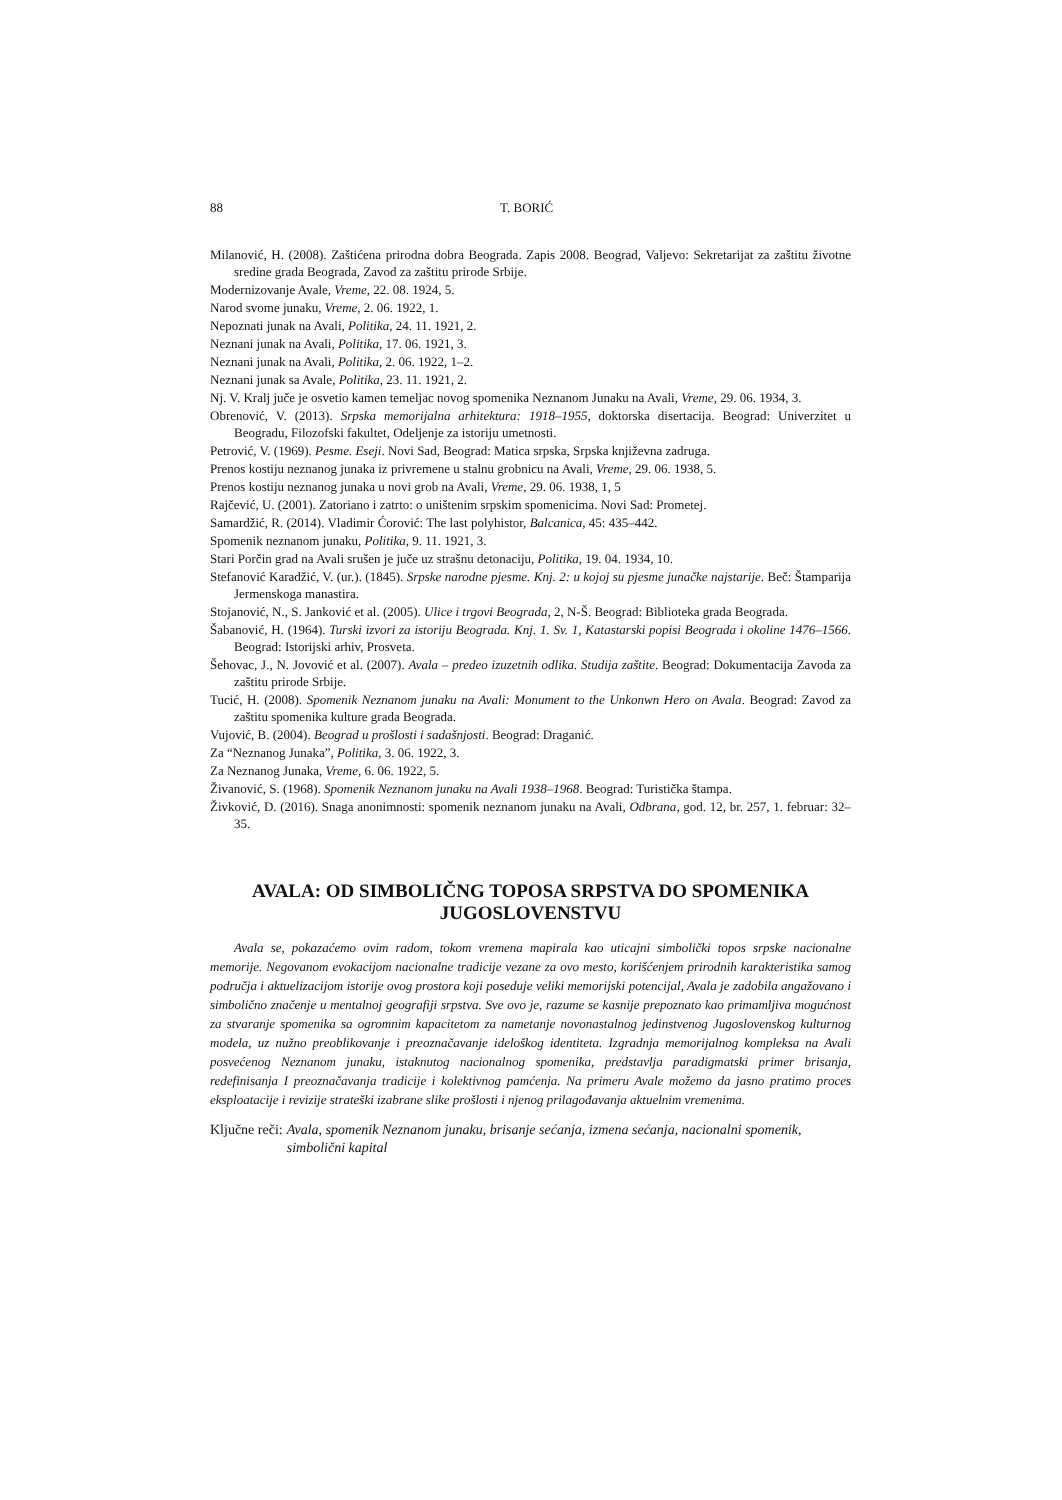88 T. BORIĆ
Milanović, H. (2008). Zaštićena prirodna dobra Beograda. Zapis 2008. Beograd, Valjevo: Sekretarijat za zaštitu životne sredine grada Beograda, Zavod za zaštitu prirode Srbije.
Modernizovanje Avale, Vreme, 22. 08. 1924, 5.
Narod svome junaku, Vreme, 2. 06. 1922, 1.
Nepoznati junak na Avali, Politika, 24. 11. 1921, 2.
Neznani junak na Avali, Politika, 17. 06. 1921, 3.
Neznani junak na Avali, Politika, 2. 06. 1922, 1–2.
Neznani junak sa Avale, Politika, 23. 11. 1921, 2.
Nj. V. Kralj juče je osvetio kamen temeljac novog spomenika Neznanom Junaku na Avali, Vreme, 29. 06. 1934, 3.
Obrenović, V. (2013). Srpska memorijalna arhitektura: 1918–1955, doktorska disertacija. Beograd: Univerzitet u Beogradu, Filozofski fakultet, Odeljenje za istoriju umetnosti.
Petrović, V. (1969). Pesme. Eseji. Novi Sad, Beograd: Matica srpska, Srpska književna zadruga.
Prenos kostiju neznanog junaka iz privremene u stalnu grobnicu na Avali, Vreme, 29. 06. 1938, 5.
Prenos kostiju neznanog junaka u novi grob na Avali, Vreme, 29. 06. 1938, 1, 5
Rajčević, U. (2001). Zatoriano i zatrto: o uništenim srpskim spomenicima. Novi Sad: Prometej.
Samardžić, R. (2014). Vladimir Ćorović: The last polyhistor, Balcanica, 45: 435–442.
Spomenik neznanom junaku, Politika, 9. 11. 1921, 3.
Stari Porčin grad na Avali srušen je juče uz strašnu detonaciju, Politika, 19. 04. 1934, 10.
Stefanović Karadžić, V. (ur.). (1845). Srpske narodne pjesme. Knj. 2: u kojoj su pjesme junačke najstarije. Beč: Štamparija Jermenskoga manastira.
Stojanović, N., S. Janković et al. (2005). Ulice i trgovi Beograda, 2, N-Š. Beograd: Biblioteka grada Beograda.
Šabanović, H. (1964). Turski izvori za istoriju Beograda. Knj. 1. Sv. 1, Katastarski popisi Beograda i okoline 1476–1566. Beograd: Istorijski arhiv, Prosveta.
Šehovac, J., N. Jovović et al. (2007). Avala – predeo izuzetnih odlika. Studija zaštite. Beograd: Dokumentacija Zavoda za zaštitu prirode Srbije.
Tucić, H. (2008). Spomenik Neznanom junaku na Avali: Monument to the Unkonwn Hero on Avala. Beograd: Zavod za zaštitu spomenika kulture grada Beograda.
Vujović, B. (2004). Beograd u prošlosti i sadašnjosti. Beograd: Draganić.
Za “Neznanog Junaka”, Politika, 3. 06. 1922, 3.
Za Neznanog Junaka, Vreme, 6. 06. 1922, 5.
Živanović, S. (1968). Spomenik Neznanom junaku na Avali 1938–1968. Beograd: Turistička štampa.
Živković, D. (2016). Snaga anonimnosti: spomenik neznanom junaku na Avali, Odbrana, god. 12, br. 257, 1. februar: 32–35.
AVALA: OD SIMBOLIČNG TOPOSA SRPSTVA DO SPOMENIKA JUGOSLOVENSTVU
Avala se, pokazaćemo ovim radom, tokom vremena mapirala kao uticajni simbolički topos srpske nacionalne memorije. Negovanom evokacijom nacionalne tradicije vezane za ovo mesto, korišćenjem prirodnih karakteristika samog područja i aktuelizacijom istorije ovog prostora koji poseduje veliki memorijski potencijal, Avala je zadobila angažovano i simbolično značenje u mentalnoj geografiji srpstva. Sve ovo je, razume se kasnije prepoznato kao primamljiva mogućnost za stvaranje spomenika sa ogromnim kapacitetom za nametanje novonastalnog jedinstvenog Jugoslovenskog kulturnog modela, uz nužno preoblikovanje i preoznačavanje idelоškog identiteta. Izgradnja memorijalnog kompleksa na Avali posvećenog Neznanom junaku, istaknutog nacionalnog spomenika, predstavlja paradigmatski primer brisanja, redefinisanja I preoznačavanja tradicije i kolektivnog pamćenja. Na primeru Avale možemo da jasno pratimo proces eksploatacije i revizije strateški izabrane slike prošlosti i njenog prilagođavanja aktuelnim vremenima.
Ključne reči: Avala, spomenik Neznanom junaku, brisanje sećanja, izmena sećanja, nacionalni spomenik, simbolični kapital